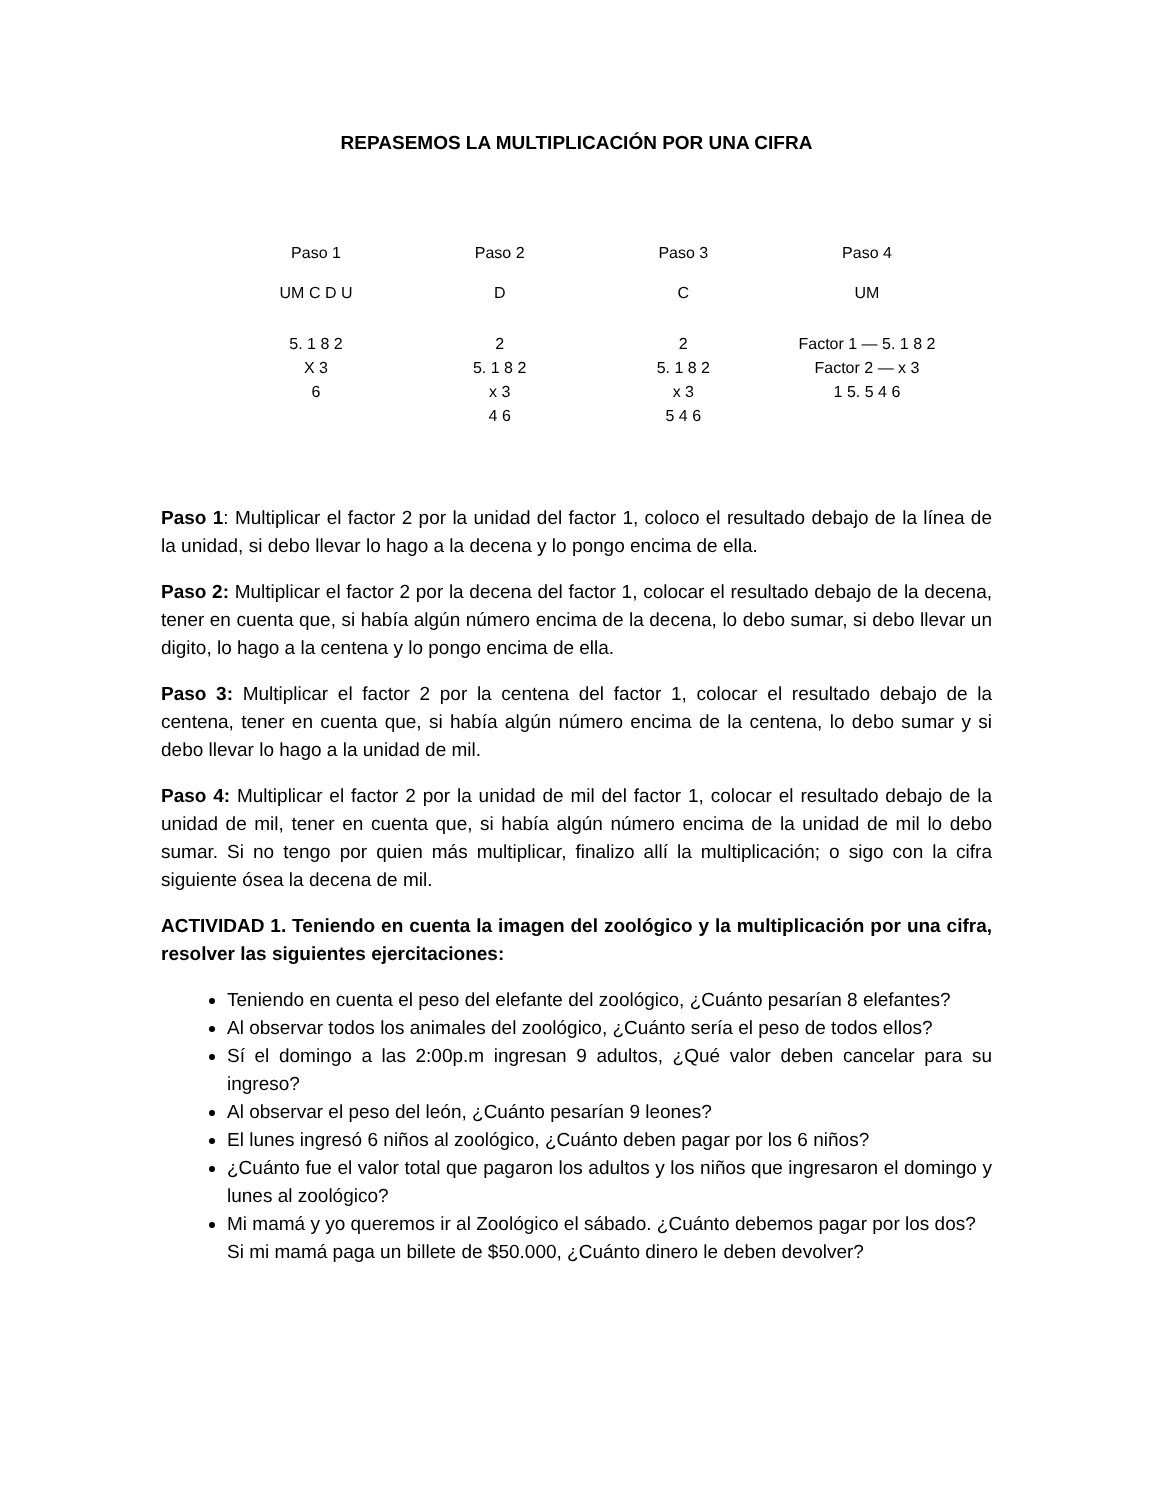REPASEMOS LA MULTIPLICACIÓN POR UNA CIFRA
Paso 1
UM C D U
5. 1 8 2
X 3
6
Paso 2
D
2
5. 1 8 2
x 3
4 6
Paso 3
C
2
5. 1 8 2
x 3
5 4 6
Paso 4
UM
Factor 1 — 5. 1 8 2
Factor 2 — x 3
1 5. 5 4 6
Paso 1: Multiplicar el factor 2 por la unidad del factor 1, coloco el resultado debajo de la línea de la unidad, si debo llevar lo hago a la decena y lo pongo encima de ella.
Paso 2: Multiplicar el factor 2 por la decena del factor 1, colocar el resultado debajo de la decena, tener en cuenta que, si había algún número encima de la decena, lo debo sumar, si debo llevar un digito, lo hago a la centena y lo pongo encima de ella.
Paso 3: Multiplicar el factor 2 por la centena del factor 1, colocar el resultado debajo de la centena, tener en cuenta que, si había algún número encima de la centena, lo debo sumar y si debo llevar lo hago a la unidad de mil.
Paso 4: Multiplicar el factor 2 por la unidad de mil del factor 1, colocar el resultado debajo de la unidad de mil, tener en cuenta que, si había algún número encima de la unidad de mil lo debo sumar. Si no tengo por quien más multiplicar, finalizo allí la multiplicación; o sigo con la cifra siguiente ósea la decena de mil.
ACTIVIDAD 1. Teniendo en cuenta la imagen del zoológico y la multiplicación por una cifra, resolver las siguientes ejercitaciones:
Teniendo en cuenta el peso del elefante del zoológico, ¿Cuánto pesarían 8 elefantes?
Al observar todos los animales del zoológico, ¿Cuánto sería el peso de todos ellos?
Sí el domingo a las 2:00p.m ingresan 9 adultos, ¿Qué valor deben cancelar para su ingreso?
Al observar el peso del león, ¿Cuánto pesarían 9 leones?
El lunes ingresó 6 niños al zoológico, ¿Cuánto deben pagar por los 6 niños?
¿Cuánto fue el valor total que pagaron los adultos y los niños que ingresaron el domingo y lunes al zoológico?
Mi mamá y yo queremos ir al Zoológico el sábado. ¿Cuánto debemos pagar por los dos? Si mi mamá paga un billete de $50.000, ¿Cuánto dinero le deben devolver?